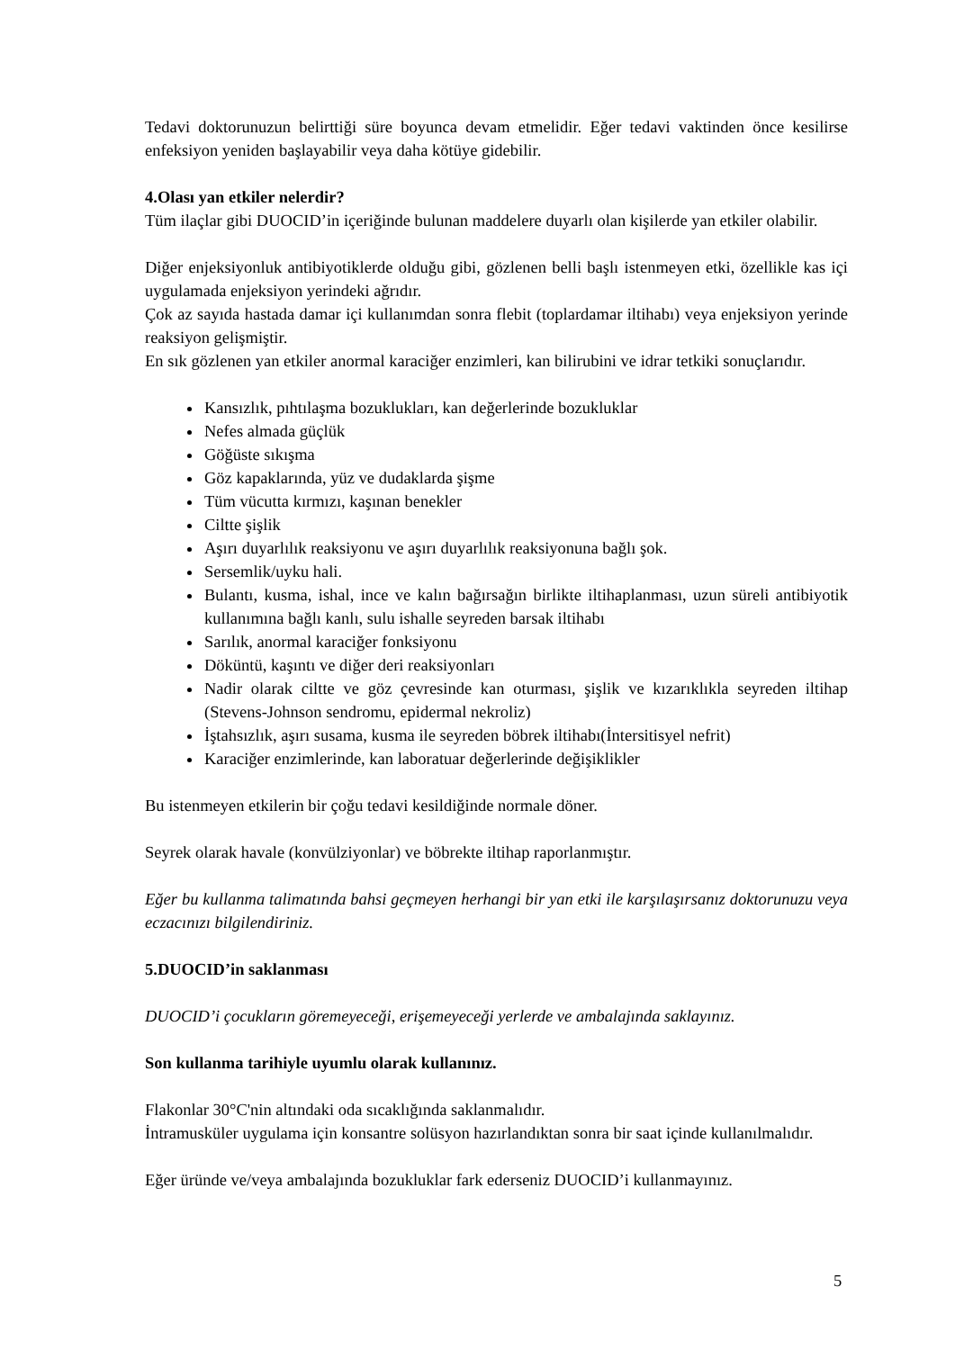Tedavi doktorunuzun belirttiği süre boyunca devam etmelidir. Eğer tedavi vaktinden önce kesilirse enfeksiyon yeniden başlayabilir veya daha kötüye gidebilir.
4.Olası yan etkiler nelerdir?
Tüm ilaçlar gibi DUOCID’in içeriğinde bulunan maddelere duyarlı olan kişilerde yan etkiler olabilir.
Diğer enjeksiyonluk antibiyotiklerde olduğu gibi, gözlenen belli başlı istenmeyen etki, özellikle kas içi uygulamada enjeksiyon yerindeki ağrıdır.
Çok az sayıda hastada damar içi kullanımdan sonra flebit (toplardamar iltihabı) veya enjeksiyon yerinde reaksiyon gelişmiştir.
En sık gözlenen yan etkiler anormal karaciğer enzimleri, kan bilirubini ve idrar tetkiki sonuçlarıdır.
Kansızlık, pıhtılaşma bozuklukları, kan değerlerinde bozukluklar
Nefes almada güçlük
Göğüste sıkışma
Göz kapaklarında, yüz ve dudaklarda şişme
Tüm vücutta kırmızı, kaşınan benekler
Ciltte şişlik
Aşırı duyarlılık reaksiyonu ve aşırı duyarlılık reaksiyonuna bağlı şok.
Sersemlik/uyku hali.
Bulantı, kusma, ishal, ince ve kalın bağırsağın birlikte iltihaplanması, uzun süreli antibiyotik kullanımına bağlı kanlı, sulu ishalle seyreden barsak iltihabı
Sarılık, anormal karaciğer fonksiyonu
Döküntü, kaşıntı ve diğer deri reaksiyonları
Nadir olarak ciltte ve göz çevresinde kan oturması, şişlik ve kızarıklıkla seyreden iltihap (Stevens-Johnson sendromu, epidermal nekroliz)
İştahsızlık, aşırı susama, kusma ile seyreden böbrek iltihabı(İntersitisyel nefrit)
Karaciğer enzimlerinde, kan laboratuar değerlerinde değişiklikler
Bu istenmeyen etkilerin bir çoğu tedavi kesildiğinde normale döner.
Seyrek olarak havale (konvülziyonlar) ve böbrekte iltihap raporlanmıştır.
Eğer bu kullanma talimatında bahsi geçmeyen herhangi bir yan etki ile karşılaşırsanız doktorunuzu veya eczacınızı bilgilendiriniz.
5.DUOCID’in saklanması
DUOCID’i çocukların göremeyeceği, erişemeyeceği yerlerde ve ambalajında saklayınız.
Son kullanma tarihiyle uyumlu olarak kullanınız.
Flakonlar 30°C'nin altındaki oda sıcaklığında saklanmalıdır.
İntramusküler uygulama için konsantre solüsyon hazırlandıktan sonra bir saat içinde kullanılmalıdır.
Eğer üründe ve/veya ambalajında bozukluklar fark ederseniz DUOCID’i kullanmayınız.
5